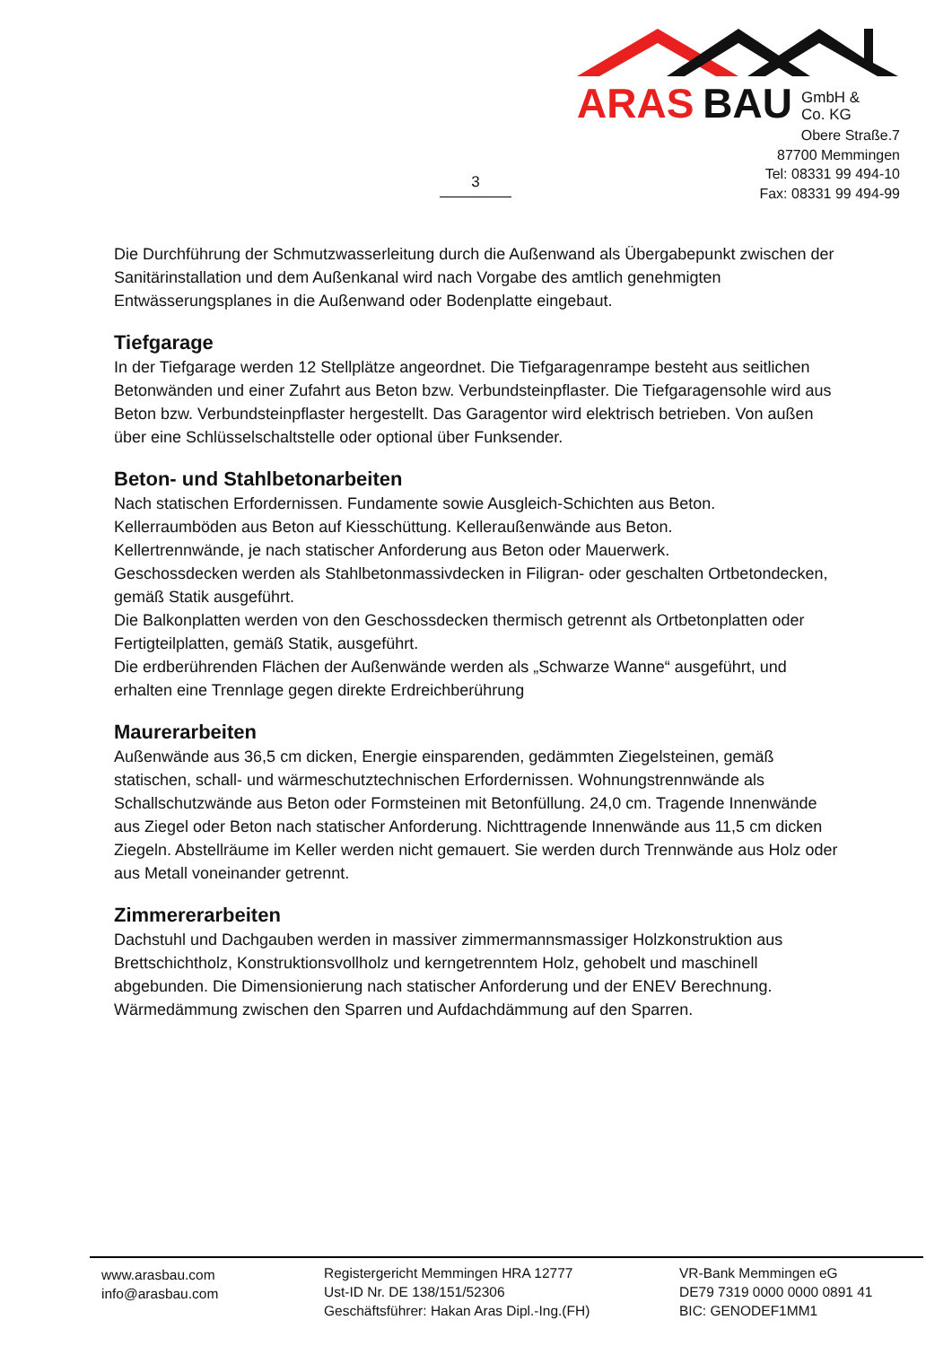ARAS BAU GmbH &
Co. KG
Obere Straße.7
87700 Memmingen
Tel: 08331 99 494-10
Fax: 08331 99 494-99
3
Die Durchführung der Schmutzwasserleitung durch die Außenwand als Übergabepunkt zwischen der Sanitärinstallation und dem Außenkanal wird nach Vorgabe des amtlich genehmigten Entwässerungsplanes in die Außenwand oder Bodenplatte eingebaut.
Tiefgarage
In der Tiefgarage werden 12 Stellplätze angeordnet. Die Tiefgaragenrampe besteht aus seitlichen Betonwänden und einer Zufahrt aus Beton bzw. Verbundsteinpflaster. Die Tiefgaragensohle wird aus Beton bzw. Verbundsteinpflaster hergestellt. Das Garagentor wird elektrisch betrieben. Von außen über eine Schlüsselschaltstelle oder optional über Funksender.
Beton- und Stahlbetonarbeiten
Nach statischen Erfordernissen. Fundamente sowie Ausgleich-Schichten aus Beton.
Kellerraumböden aus Beton auf Kiesschüttung. Kelleraußenwände aus Beton.
Kellertrennwände, je nach statischer Anforderung aus Beton oder Mauerwerk.
Geschossdecken werden als Stahlbetonmassivdecken in Filigran- oder geschalten Ortbetondecken, gemäß Statik ausgeführt.
Die Balkonplatten werden von den Geschossdecken thermisch getrennt als Ortbetonplatten oder Fertigteilplatten, gemäß Statik, ausgeführt.
Die erdberührenden Flächen der Außenwände werden als „Schwarze Wanne“ ausgeführt, und erhalten eine Trennlage gegen direkte Erdreichberührung
Maurerarbeiten
Außenwände aus 36,5 cm dicken, Energie einsparenden, gedämmten Ziegelsteinen, gemäß statischen, schall- und wärmeschutztechnischen Erfordernissen. Wohnungstrennwände als Schallschutzwände aus Beton oder Formsteinen mit Betonfüllung. 24,0 cm. Tragende Innenwände aus Ziegel oder Beton nach statischer Anforderung. Nichttragende Innenwände aus 11,5 cm dicken Ziegeln. Abstellräume im Keller werden nicht gemauert. Sie werden durch Trennwände aus Holz oder aus Metall voneinander getrennt.
Zimmererarbeiten
Dachstuhl und Dachgauben werden in massiver zimmermannsmassiger Holzkonstruktion aus Brettschichtholz, Konstruktionsvollholz und kerngetrenntem Holz, gehobelt und maschinell abgebunden. Die Dimensionierung nach statischer Anforderung und der ENEV Berechnung. Wärmedämmung zwischen den Sparren und Aufdachdämmung auf den Sparren.
www.arasbau.com
info@arasbau.com
Registergericht Memmingen HRA 12777
Ust-ID Nr. DE 138/151/52306
Geschäftsführer: Hakan Aras Dipl.-Ing.(FH)
VR-Bank Memmingen eG
DE79 7319 0000 0000 0891 41
BIC: GENODEF1MM1